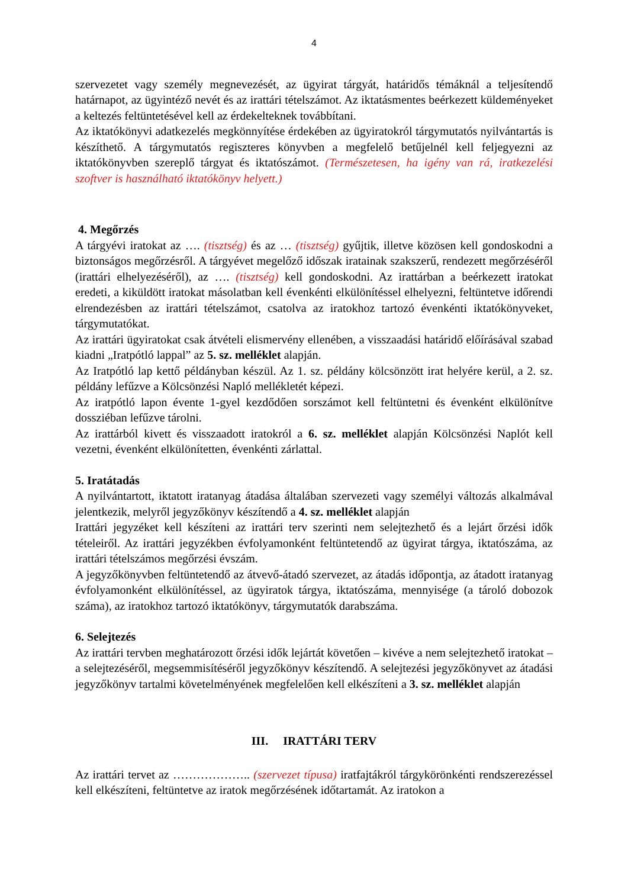4
szervezetet vagy személy megnevezését, az ügyirat tárgyát, határidős témáknál a teljesítendő határnapot, az ügyintéző nevét és az irattári tételszámot. Az iktatásmentes beérkezett küldeményeket a keltezés feltüntetésével kell az érdekelteknek továbbítani.
Az iktatókönyvi adatkezelés megkönnyítése érdekében az ügyiratokról tárgymutatós nyilvántartás is készíthető. A tárgymutatós regiszteres könyvben a megfelelő betűjelnél kell feljegyezni az iktatókönyvben szereplő tárgyat és iktatószámot. (Természetesen, ha igény van rá, iratkezelési szoftver is használható iktatókönyv helyett.)
4. Megőrzés
A tárgyévi iratokat az …. (tisztség) és az … (tisztség) gyűjtik, illetve közösen kell gondoskodni a biztonságos megőrzésről. A tárgyévet megelőző időszak iratainak szakszerű, rendezett megőrzéséről (irattári elhelyezéséről), az …. (tisztség) kell gondoskodni. Az irattárban a beérkezett iratokat eredeti, a kiküldött iratokat másolatban kell évenkénti elkülönítéssel elhelyezni, feltüntetve időrendi elrendezésben az irattári tételszámot, csatolva az iratokhoz tartozó évenkénti iktatókönyveket, tárgymutatókat.
Az irattári ügyiratokat csak átvételi elismervény ellenében, a visszaadási határidő előírásával szabad kiadni „Iratpótló lappal” az 5. sz. melléklet alapján.
Az Iratpótló lap kettő példányban készül. Az 1. sz. példány kölcsönzött irat helyére kerül, a 2. sz. példány lefűzve a Kölcsönzési Napló mellékletét képezi.
Az iratpótló lapon évente 1-gyel kezdődően sorszámot kell feltüntetni és évenként elkülönítve dossziéban lefűzve tárolni.
Az irattárból kivett és visszaadott iratokról a 6. sz. melléklet alapján Kölcsönzési Naplót kell vezetni, évenként elkülönítetten, évenkénti zárlattal.
5. Iratátadás
A nyilvántartott, iktatott iratanyag átadása általában szervezeti vagy személyi változás alkalmával jelentkezik, melyről jegyzőkönyv készítendő a 4. sz. melléklet alapján
Irattári jegyzéket kell készíteni az irattári terv szerinti nem selejtezhető és a lejárt őrzési idők tételeiről. Az irattári jegyzékben évfolyamonként feltüntetendő az ügyirat tárgya, iktatószáma, az irattári tételszámos megőrzési évszám.
A jegyzőkönyvben feltüntetendő az átvevő-átadó szervezet, az átadás időpontja, az átadott iratanyag évfolyamonként elkülönítéssel, az ügyiratok tárgya, iktatószáma, mennyisége (a tároló dobozok száma), az iratokhoz tartozó iktatókönyv, tárgymutatók darabszáma.
6. Selejtezés
Az irattári tervben meghatározott őrzési idők lejártát követően – kivéve a nem selejtezhető iratokat – a selejtezéséről, megsemmisítéséről jegyzőkönyv készítendő. A selejtezési jegyzőkönyvet az átadási jegyzőkönyv tartalmi követelményének megfelelően kell elkészíteni a 3. sz. melléklet alapján
III. IRATTÁRI TERV
Az irattári tervet az ……………….. (szervezet típusa) iratfajtákról tárgykörönkénti rendszerezéssel kell elkészíteni, feltüntetve az iratok megőrzésének időtartamát. Az iratokon a